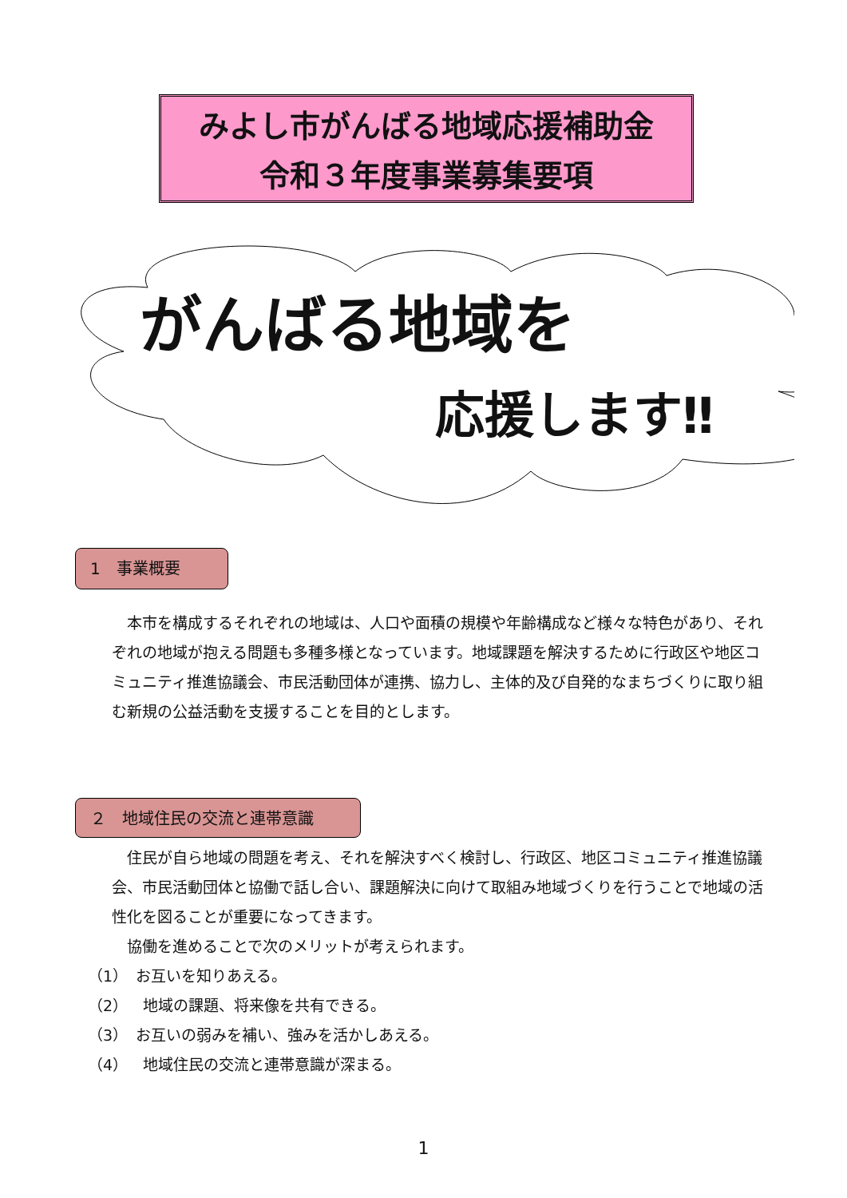みよし市がんばる地域応援補助金
令和３年度事業募集要項
がんばる地域を
応援します‼
1　事業概要
　本市を構成するそれぞれの地域は、人口や面積の規模や年齢構成など様々な特色があり、それぞれの地域が抱える問題も多種多様となっています。地域課題を解決するために行政区や地区コミュニティ推進協議会、市民活動団体が連携、協力し、主体的及び自発的なまちづくりに取り組む新規の公益活動を支援することを目的とします。
２　地域住民の交流と連帯意識
　住民が自ら地域の問題を考え、それを解決すべく検討し、行政区、地区コミュニティ推進協議会、市民活動団体と協働で話し合い、課題解決に向けて取組み地域づくりを行うことで地域の活性化を図ることが重要になってきます。
　協働を進めることで次のメリットが考えられます。
（1）　お互いを知りあえる。
（2）　地域の課題、将来像を共有できる。
（3）　お互いの弱みを補い、強みを活かしあえる。
（4）　地域住民の交流と連帯意識が深まる。
1